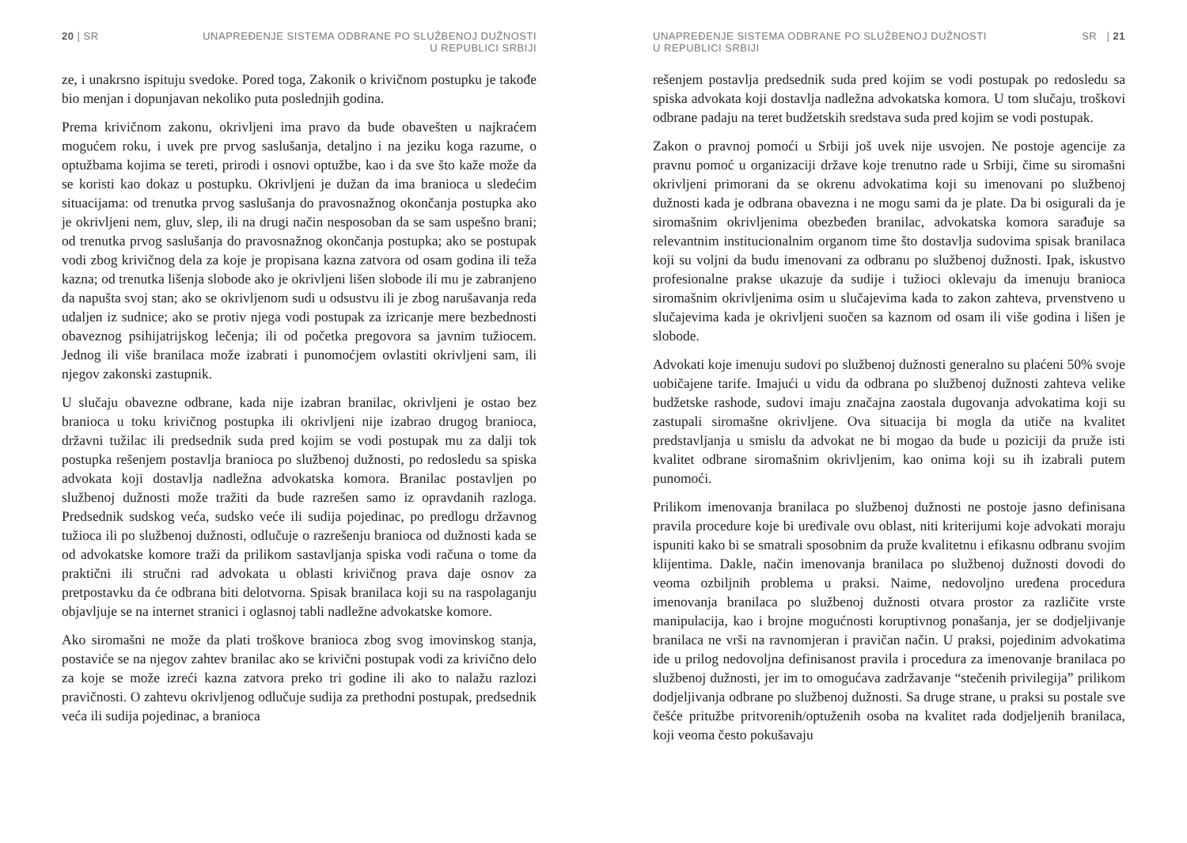20 | SR UNAPREĐENJE SISTEMA ODBRANE PO SLUŽBENOJ DUŽNOSTI
U REPUBLICI SRBIJI
ze, i unakrsno ispituju svedoke. Pored toga, Zakonik o krivičnom postupku je takođe bio menjan i dopunjavan nekoliko puta poslednjih godina.
Prema krivičnom zakonu, okrivljeni ima pravo da bude obavešten u najkraćem mogućem roku, i uvek pre prvog saslušanja, detaljno i na jeziku koga razume, o optužbama kojima se tereti, prirodi i osnovi optužbe, kao i da sve što kaže može da se koristi kao dokaz u postupku. Okrivljeni je dužan da ima branioca u sledećim situacijama: od trenutka prvog saslušanja do pravosnažnog okončanja postupka ako je okrivljeni nem, gluv, slep, ili na drugi način nesposoban da se sam uspešno brani; od trenutka prvog saslušanja do pravosnažnog okončanja postupka; ako se postupak vodi zbog krivičnog dela za koje je propisana kazna zatvora od osam godina ili teža kazna; od trenutka lišenja slobode ako je okrivljeni lišen slobode ili mu je zabranjeno da napušta svoj stan; ako se okrivljenom sudi u odsustvu ili je zbog narušavanja reda udaljen iz sudnice; ako se protiv njega vodi postupak za izricanje mere bezbednosti obaveznog psihijatrijskog lečenja; ili od početka pregovora sa javnim tužiocem. Jednog ili više branilaca može izabrati i punomoćjem ovlastiti okrivljeni sam, ili njegov zakonski zastupnik.
U slučaju obavezne odbrane, kada nije izabran branilac, okrivljeni je ostao bez branioca u toku krivičnog postupka ili okrivljeni nije izabrao drugog branioca, državni tužilac ili predsednik suda pred kojim se vodi postupak mu za dalji tok postupka rešenjem postavlja branioca po službenoj dužnosti, po redosledu sa spiska advokata koji dostavlja nadležna advokatska komora. Branilac postavljen po službenoj dužnosti može tražiti da bude razrešen samo iz opravdanih razloga. Predsednik sudskog veća, sudsko veće ili sudija pojedinac, po predlogu državnog tužioca ili po službenoj dužnosti, odlučuje o razrešenju branioca od dužnosti kada se od advokatske komore traži da prilikom sastavljanja spiska vodi računa o tome da praktični ili stručni rad advokata u oblasti krivičnog prava daje osnov za pretpostavku da će odbrana biti delotvorna. Spisak branilaca koji su na raspolaganju objavljuje se na internet stranici i oglasnoj tabli nadležne advokatske komore.
Ako siromašni ne može da plati troškove branioca zbog svog imovinskog stanja, postaviće se na njegov zahtev branilac ako se krivični postupak vodi za krivično delo za koje se može izreći kazna zatvora preko tri godine ili ako to nalažu razlozi pravičnosti. O zahtevu okrivljenog odlučuje sudija za prethodni postupak, predsednik veća ili sudija pojedinac, a branioca
UNAPREĐENJE SISTEMA ODBRANE PO SLUŽBENOJ DUŽNOSTI
U REPUBLICI SRBIJI SR | 21
rešenjem postavlja predsednik suda pred kojim se vodi postupak po redosledu sa spiska advokata koji dostavlja nadležna advokatska komora. U tom slučaju, troškovi odbrane padaju na teret budžetskih sredstava suda pred kojim se vodi postupak.
Zakon o pravnoj pomoći u Srbiji još uvek nije usvojen. Ne postoje agencije za pravnu pomoć u organizaciji države koje trenutno rade u Srbiji, čime su siromašni okrivljeni primorani da se okrenu advokatima koji su imenovani po službenoj dužnosti kada je odbrana obavezna i ne mogu sami da je plate. Da bi osigurali da je siromašnim okrivljenima obezbeđen branilac, advokatska komora sarađuje sa relevantnim institucionalnim organom time što dostavlja sudovima spisak branilaca koji su voljni da budu imenovani za odbranu po službenoj dužnosti. Ipak, iskustvo profesionalne prakse ukazuje da sudije i tužioci oklevaju da imenuju branioca siromašnim okrivljenima osim u slučajevima kada to zakon zahteva, prvenstveno u slučajevima kada je okrivljeni suočen sa kaznom od osam ili više godina i lišen je slobode.
Advokati koje imenuju sudovi po službenoj dužnosti generalno su plaćeni 50% svoje uobičajene tarife. Imajući u vidu da odbrana po službenoj dužnosti zahteva velike budžetske rashode, sudovi imaju značajna zaostala dugovanja advokatima koji su zastupali siromašne okrivljene. Ova situacija bi mogla da utiče na kvalitet predstavljanja u smislu da advokat ne bi mogao da bude u poziciji da pruže isti kvalitet odbrane siromašnim okrivljenim, kao onima koji su ih izabrali putem punomoći.
Prilikom imenovanja branilaca po službenoj dužnosti ne postoje jasno definisana pravila procedure koje bi uređivale ovu oblast, niti kriterijumi koje advokati moraju ispuniti kako bi se smatrali sposobnim da pruže kvalitetnu i efikasnu odbranu svojim klijentima. Dakle, način imenovanja branilaca po službenoj dužnosti dovodi do veoma ozbiljnih problema u praksi. Naime, nedovoljno uređena procedura imenovanja branilaca po službenoj dužnosti otvara prostor za različite vrste manipulacija, kao i brojne mogućnosti koruptivnog ponašanja, jer se dodjeljivanje branilaca ne vrši na ravnomjeran i pravičan način. U praksi, pojedinim advokatima ide u prilog nedovoljna definisanost pravila i procedura za imenovanje branilaca po službenoj dužnosti, jer im to omogućava zadržavanje “stečenih privilegija” prilikom dodjeljivanja odbrane po službenoj dužnosti. Sa druge strane, u praksi su postale sve češće pritužbe pritvorenih/optuženih osoba na kvalitet rada dodjeljenih branilaca, koji veoma često pokušavaju